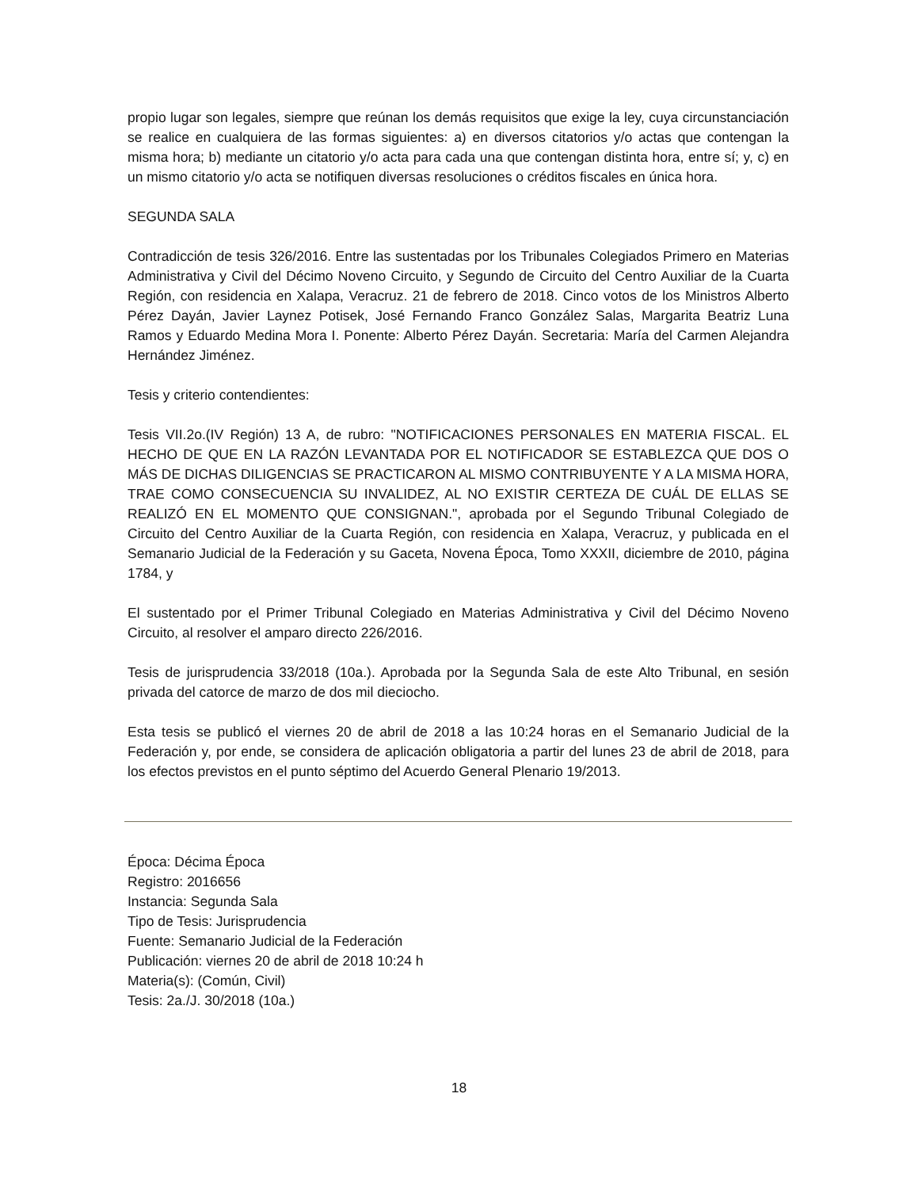propio lugar son legales, siempre que reúnan los demás requisitos que exige la ley, cuya circunstanciación se realice en cualquiera de las formas siguientes: a) en diversos citatorios y/o actas que contengan la misma hora; b) mediante un citatorio y/o acta para cada una que contengan distinta hora, entre sí; y, c) en un mismo citatorio y/o acta se notifiquen diversas resoluciones o créditos fiscales en única hora.
SEGUNDA SALA
Contradicción de tesis 326/2016. Entre las sustentadas por los Tribunales Colegiados Primero en Materias Administrativa y Civil del Décimo Noveno Circuito, y Segundo de Circuito del Centro Auxiliar de la Cuarta Región, con residencia en Xalapa, Veracruz. 21 de febrero de 2018. Cinco votos de los Ministros Alberto Pérez Dayán, Javier Laynez Potisek, José Fernando Franco González Salas, Margarita Beatriz Luna Ramos y Eduardo Medina Mora I. Ponente: Alberto Pérez Dayán. Secretaria: María del Carmen Alejandra Hernández Jiménez.
Tesis y criterio contendientes:
Tesis VII.2o.(IV Región) 13 A, de rubro: "NOTIFICACIONES PERSONALES EN MATERIA FISCAL. EL HECHO DE QUE EN LA RAZÓN LEVANTADA POR EL NOTIFICADOR SE ESTABLEZCA QUE DOS O MÁS DE DICHAS DILIGENCIAS SE PRACTICARON AL MISMO CONTRIBUYENTE Y A LA MISMA HORA, TRAE COMO CONSECUENCIA SU INVALIDEZ, AL NO EXISTIR CERTEZA DE CUÁL DE ELLAS SE REALIZÓ EN EL MOMENTO QUE CONSIGNAN.", aprobada por el Segundo Tribunal Colegiado de Circuito del Centro Auxiliar de la Cuarta Región, con residencia en Xalapa, Veracruz, y publicada en el Semanario Judicial de la Federación y su Gaceta, Novena Época, Tomo XXXII, diciembre de 2010, página 1784, y
El sustentado por el Primer Tribunal Colegiado en Materias Administrativa y Civil del Décimo Noveno Circuito, al resolver el amparo directo 226/2016.
Tesis de jurisprudencia 33/2018 (10a.). Aprobada por la Segunda Sala de este Alto Tribunal, en sesión privada del catorce de marzo de dos mil dieciocho.
Esta tesis se publicó el viernes 20 de abril de 2018 a las 10:24 horas en el Semanario Judicial de la Federación y, por ende, se considera de aplicación obligatoria a partir del lunes 23 de abril de 2018, para los efectos previstos en el punto séptimo del Acuerdo General Plenario 19/2013.
Época: Décima Época
Registro: 2016656
Instancia: Segunda Sala
Tipo de Tesis: Jurisprudencia
Fuente: Semanario Judicial de la Federación
Publicación: viernes 20 de abril de 2018 10:24 h
Materia(s): (Común, Civil)
Tesis: 2a./J. 30/2018 (10a.)
18